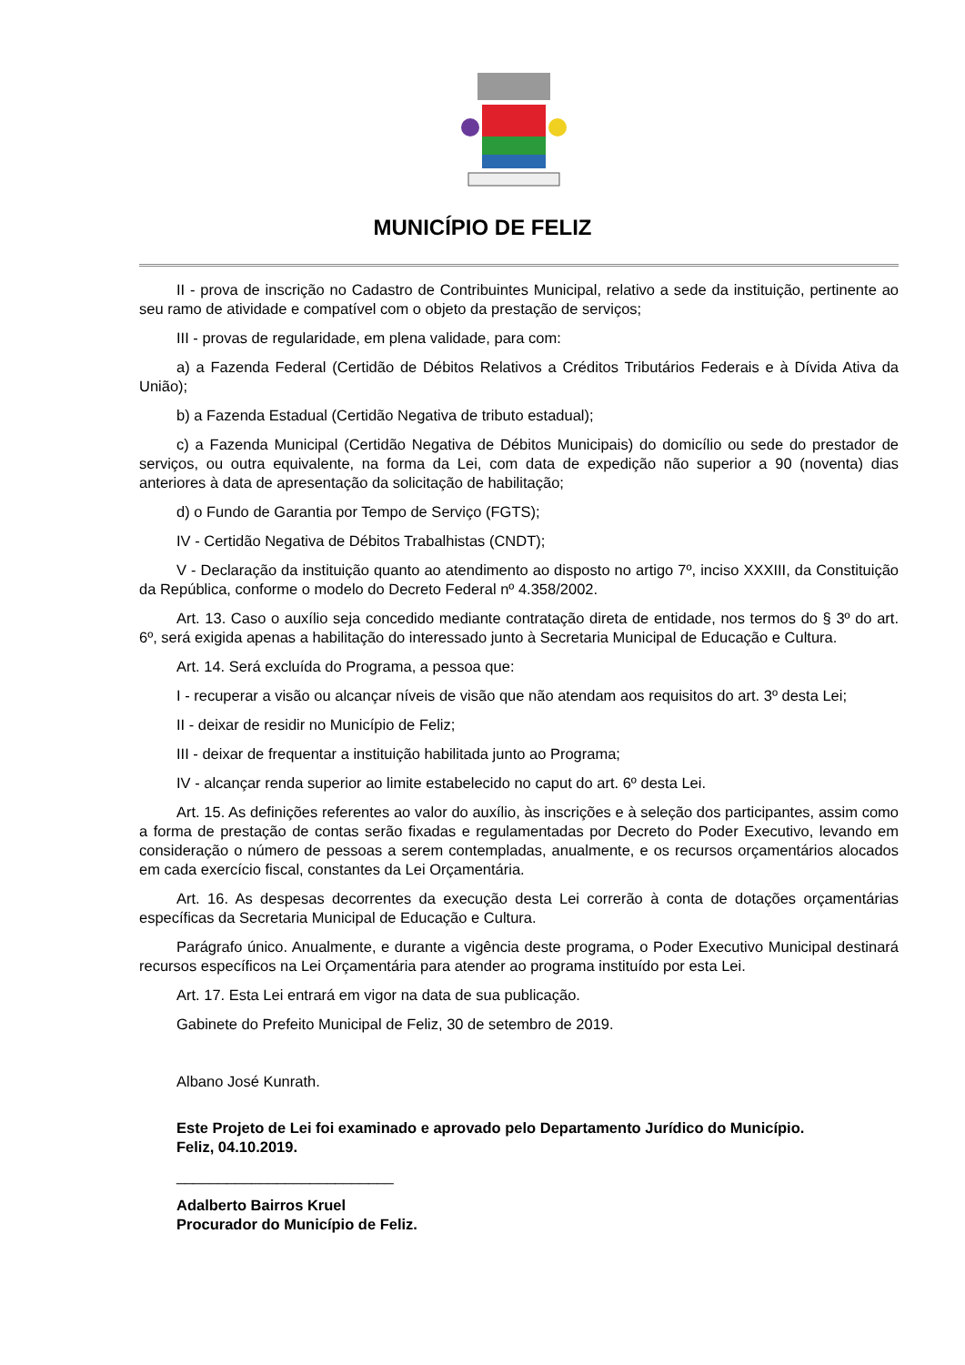MUNICÍPIO DE FELIZ
II - prova de inscrição no Cadastro de Contribuintes Municipal, relativo a sede da instituição, pertinente ao seu ramo de atividade e compatível com o objeto da prestação de serviços;
III - provas de regularidade, em plena validade, para com:
a) a Fazenda Federal (Certidão de Débitos Relativos a Créditos Tributários Federais e à Dívida Ativa da União);
b) a Fazenda Estadual (Certidão Negativa de tributo estadual);
c) a Fazenda Municipal (Certidão Negativa de Débitos Municipais) do domicílio ou sede do prestador de serviços, ou outra equivalente, na forma da Lei, com data de expedição não superior a 90 (noventa) dias anteriores à data de apresentação da solicitação de habilitação;
d) o Fundo de Garantia por Tempo de Serviço (FGTS);
IV - Certidão Negativa de Débitos Trabalhistas (CNDT);
V - Declaração da instituição quanto ao atendimento ao disposto no artigo 7º, inciso XXXIII, da Constituição da República, conforme o modelo do Decreto Federal nº 4.358/2002.
Art. 13. Caso o auxílio seja concedido mediante contratação direta de entidade, nos termos do § 3º do art. 6º, será exigida apenas a habilitação do interessado junto à Secretaria Municipal de Educação e Cultura.
Art. 14. Será excluída do Programa, a pessoa que:
I - recuperar a visão ou alcançar níveis de visão que não atendam aos requisitos do art. 3º desta Lei;
II - deixar de residir no Município de Feliz;
III - deixar de frequentar a instituição habilitada junto ao Programa;
IV - alcançar renda superior ao limite estabelecido no caput do art. 6º desta Lei.
Art. 15. As definições referentes ao valor do auxílio, às inscrições e à seleção dos participantes, assim como a forma de prestação de contas serão fixadas e regulamentadas por Decreto do Poder Executivo, levando em consideração o número de pessoas a serem contempladas, anualmente, e os recursos orçamentários alocados em cada exercício fiscal, constantes da Lei Orçamentária.
Art. 16. As despesas decorrentes da execução desta Lei correrão à conta de dotações orçamentárias específicas da Secretaria Municipal de Educação e Cultura.
Parágrafo único. Anualmente, e durante a vigência deste programa, o Poder Executivo Municipal destinará recursos específicos na Lei Orçamentária para atender ao programa instituído por esta Lei.
Art. 17. Esta Lei entrará em vigor na data de sua publicação.
Gabinete do Prefeito Municipal de Feliz, 30 de setembro de 2019.
Albano José Kunrath.
Este Projeto de Lei foi examinado e aprovado pelo Departamento Jurídico do Município.
Feliz, 04.10.2019.
__________________________
Adalberto Bairros Kruel
Procurador do Município de Feliz.